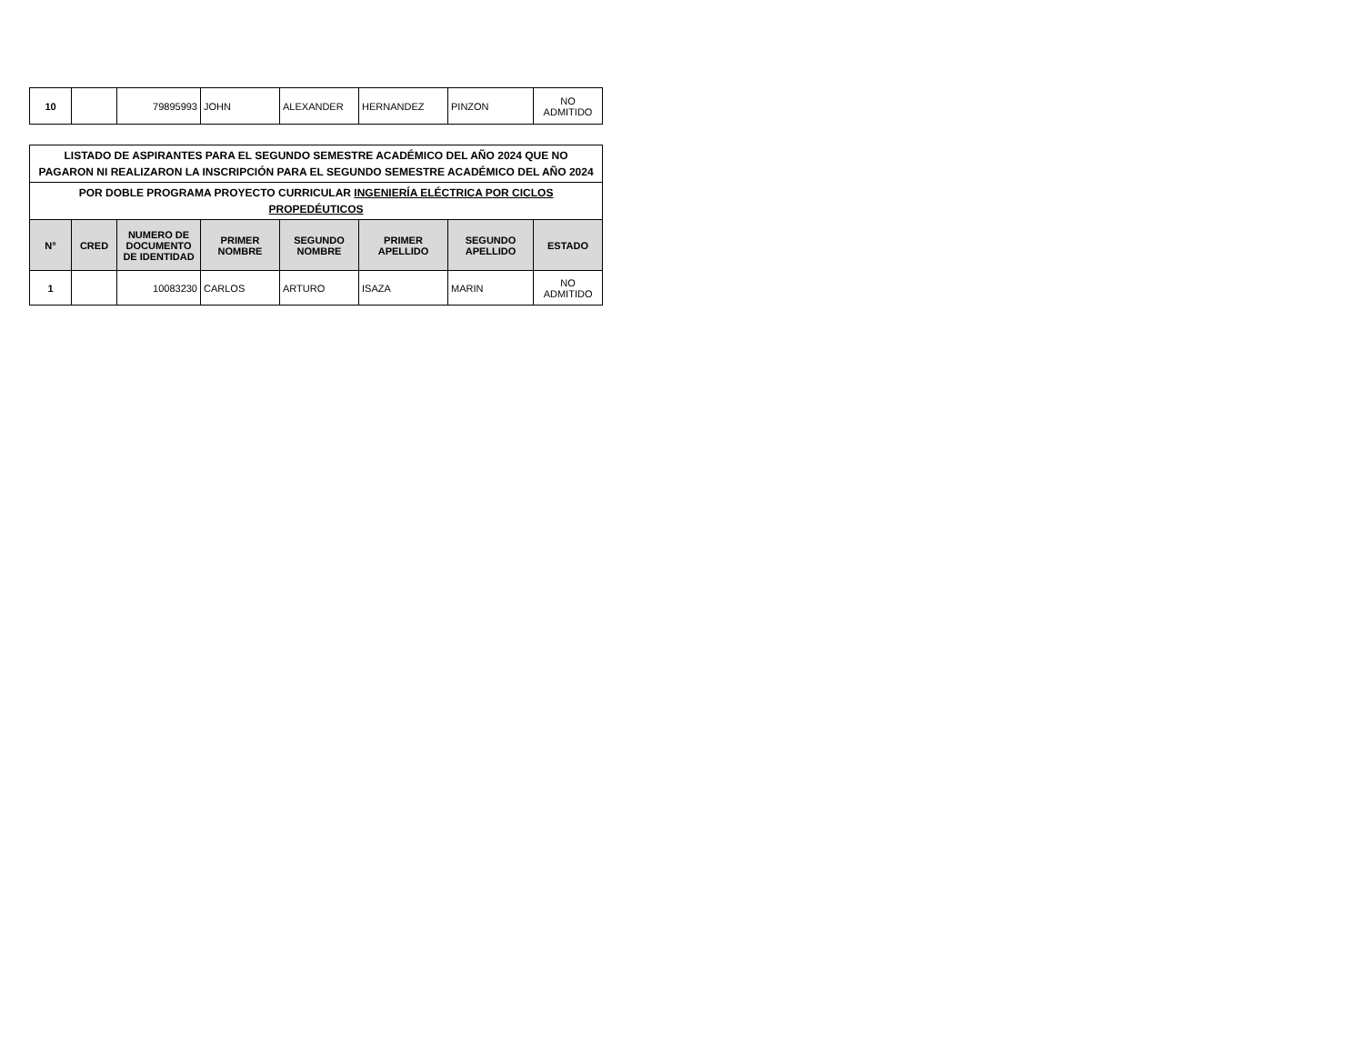| 10 | | 79895993 | JOHN | ALEXANDER | HERNANDEZ | PINZON | NO ADMITIDO |
| LISTADO DE ASPIRANTES PARA EL SEGUNDO SEMESTRE ACADÉMICO DEL AÑO 2024 QUE NO PAGARON NI REALIZARON LA INSCRIPCIÓN PARA EL SEGUNDO SEMESTRE ACADÉMICO DEL AÑO 2024 | | | | | | | |
| POR DOBLE PROGRAMA PROYECTO CURRICULAR INGENIERÍA ELÉCTRICA POR CICLOS PROPEDÉUTICOS | | | | | | | |
| N° | CRED | NUMERO DE DOCUMENTO DE IDENTIDAD | PRIMER NOMBRE | SEGUNDO NOMBRE | PRIMER APELLIDO | SEGUNDO APELLIDO | ESTADO |
| 1 | | 10083230 | CARLOS | ARTURO | ISAZA | MARIN | NO ADMITIDO |